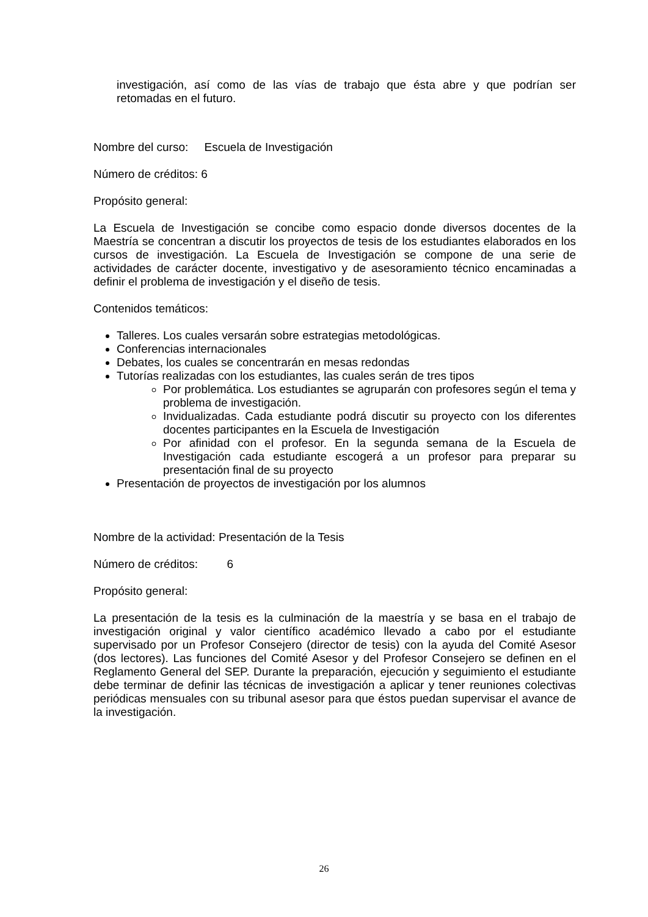investigación, así como de las vías de trabajo que ésta abre y que podrían ser retomadas en el futuro.
Nombre del curso: Escuela de Investigación
Número de créditos: 6
Propósito general:
La Escuela de Investigación se concibe como espacio donde diversos docentes de la Maestría se concentran a discutir los proyectos de tesis de los estudiantes elaborados en los cursos de investigación. La Escuela de Investigación se compone de una serie de actividades de carácter docente, investigativo y de asesoramiento técnico encaminadas a definir el problema de investigación y el diseño de tesis.
Contenidos temáticos:
Talleres. Los cuales versarán sobre estrategias metodológicas.
Conferencias internacionales
Debates, los cuales se concentrarán en mesas redondas
Tutorías realizadas con los estudiantes, las cuales serán de tres tipos
Por problemática. Los estudiantes se agruparán con profesores según el tema y problema de investigación.
Invidualizadas. Cada estudiante podrá discutir su proyecto con los diferentes docentes participantes en la Escuela de Investigación
Por afinidad con el profesor. En la segunda semana de la Escuela de Investigación cada estudiante escogerá a un profesor para preparar su presentación final de su proyecto
Presentación de proyectos de investigación por los alumnos
Nombre de la actividad: Presentación de la Tesis
Número de créditos: 6
Propósito general:
La presentación de la tesis es la culminación de la maestría y se basa en el trabajo de investigación original y valor científico académico llevado a cabo por el estudiante supervisado por un Profesor Consejero (director de tesis) con la ayuda del Comité Asesor (dos lectores). Las funciones del Comité Asesor y del Profesor Consejero se definen en el Reglamento General del SEP. Durante la preparación, ejecución y seguimiento el estudiante debe terminar de definir las técnicas de investigación a aplicar y tener reuniones colectivas periódicas mensuales con su tribunal asesor para que éstos puedan supervisar el avance de la investigación.
26